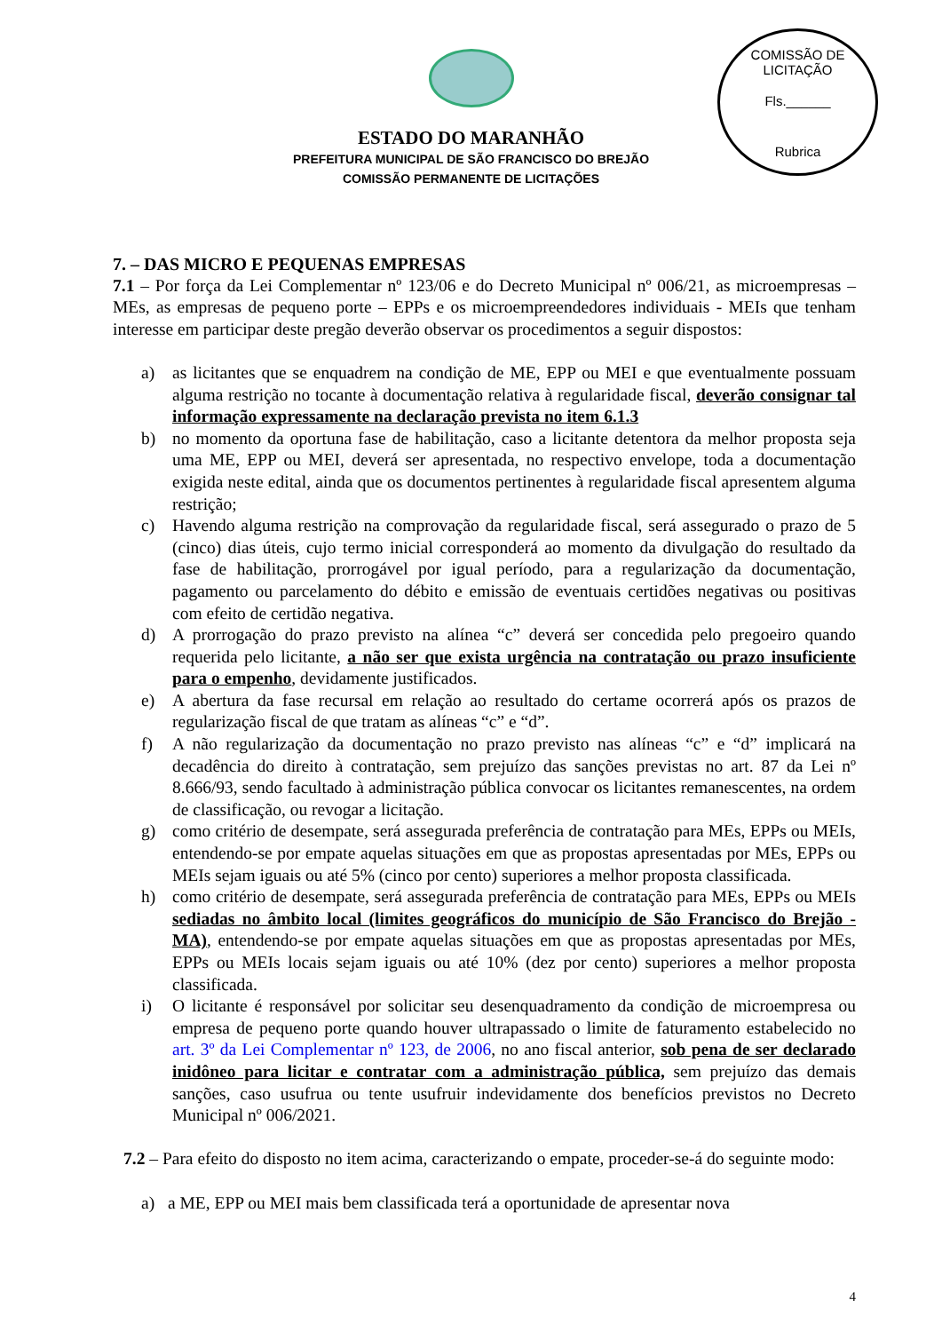COMISSÃO DE LICITAÇÃO
Fls.______
Rubrica
ESTADO DO MARANHÃO
PREFEITURA MUNICIPAL DE SÃO FRANCISCO DO BREJÃO
COMISSÃO PERMANENTE DE LICITAÇÕES
7. – DAS MICRO E PEQUENAS EMPRESAS
7.1 – Por força da Lei Complementar nº 123/06 e do Decreto Municipal nº 006/21, as microempresas – MEs, as empresas de pequeno porte – EPPs e os microempreendedores individuais - MEIs que tenham interesse em participar deste pregão deverão observar os procedimentos a seguir dispostos:
a) as licitantes que se enquadrem na condição de ME, EPP ou MEI e que eventualmente possuam alguma restrição no tocante à documentação relativa à regularidade fiscal, deverão consignar tal informação expressamente na declaração prevista no item 6.1.3
b) no momento da oportuna fase de habilitação, caso a licitante detentora da melhor proposta seja uma ME, EPP ou MEI, deverá ser apresentada, no respectivo envelope, toda a documentação exigida neste edital, ainda que os documentos pertinentes à regularidade fiscal apresentem alguma restrição;
c) Havendo alguma restrição na comprovação da regularidade fiscal, será assegurado o prazo de 5 (cinco) dias úteis, cujo termo inicial corresponderá ao momento da divulgação do resultado da fase de habilitação, prorrogável por igual período, para a regularização da documentação, pagamento ou parcelamento do débito e emissão de eventuais certidões negativas ou positivas com efeito de certidão negativa.
d) A prorrogação do prazo previsto na alínea “c” deverá ser concedida pelo pregoeiro quando requerida pelo licitante, a não ser que exista urgência na contratação ou prazo insuficiente para o empenho, devidamente justificados.
e) A abertura da fase recursal em relação ao resultado do certame ocorrerá após os prazos de regularização fiscal de que tratam as alíneas “c” e “d”.
f) A não regularização da documentação no prazo previsto nas alíneas “c” e “d” implicará na decadência do direito à contratação, sem prejuízo das sanções previstas no art. 87 da Lei nº 8.666/93, sendo facultado à administração pública convocar os licitantes remanescentes, na ordem de classificação, ou revogar a licitação.
g) como critério de desempate, será assegurada preferência de contratação para MEs, EPPs ou MEIs, entendendo-se por empate aquelas situações em que as propostas apresentadas por MEs, EPPs ou MEIs sejam iguais ou até 5% (cinco por cento) superiores a melhor proposta classificada.
h) como critério de desempate, será assegurada preferência de contratação para MEs, EPPs ou MEIs sediadas no âmbito local (limites geográficos do município de São Francisco do Brejão - MA), entendendo-se por empate aquelas situações em que as propostas apresentadas por MEs, EPPs ou MEIs locais sejam iguais ou até 10% (dez por cento) superiores a melhor proposta classificada.
i) O licitante é responsável por solicitar seu desenquadramento da condição de microempresa ou empresa de pequeno porte quando houver ultrapassado o limite de faturamento estabelecido no art. 3º da Lei Complementar nº 123, de 2006, no ano fiscal anterior, sob pena de ser declarado inidôneo para licitar e contratar com a administração pública, sem prejuízo das demais sanções, caso usufrua ou tente usufruir indevidamente dos benefícios previstos no Decreto Municipal nº 006/2021.
7.2 – Para efeito do disposto no item acima, caracterizando o empate, proceder-se-á do seguinte modo:
a) a ME, EPP ou MEI mais bem classificada terá a oportunidade de apresentar nova
4